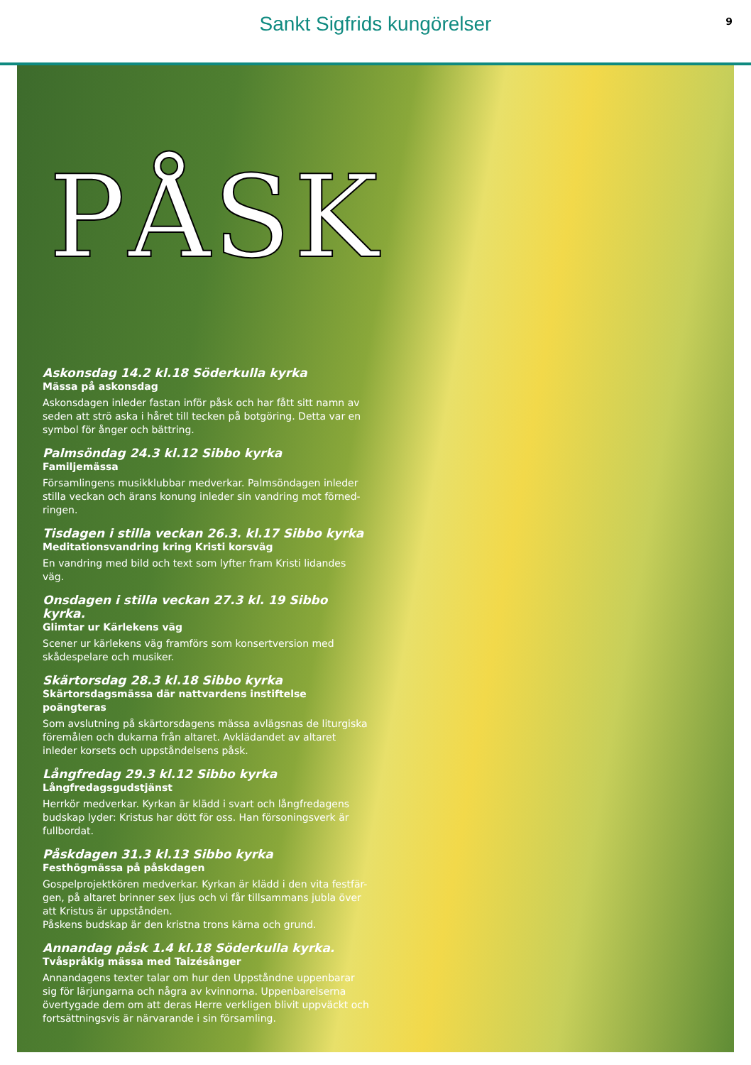Sankt Sigfrids kungörelser
9
PÅSK
Askonsdag 14.2 kl.18 Söderkulla kyrka
Mässa på askonsdag
Askonsdagen inleder fastan inför påsk och har fått sitt namn av seden att strö aska i håret till tecken på botgöring. Detta var en symbol för ånger och bättring.
Palmsöndag 24.3 kl.12 Sibbo kyrka
Familjemässa
Församlingens musikklubbar medverkar. Palmsöndagen inleder stilla veckan och ärans konung inleder sin vandring mot förned-ringen.
Tisdagen i stilla veckan 26.3. kl.17 Sibbo kyrka
Meditationsvandring kring Kristi korsväg
En vandring med bild och text som lyfter fram Kristi lidandes väg.
Onsdagen i stilla veckan 27.3 kl. 19 Sibbo kyrka.
Glimtar ur Kärlekens väg
Scener ur kärlekens väg framförs som konsertversion med skådespelare och musiker.
Skärtorsdag 28.3 kl.18 Sibbo kyrka
Skärtorsdagsmässa där nattvardens instiftelse poängteras
Som avslutning på skärtorsdagens mässa avlägsnas de liturgiska föremålen och dukarna från altaret. Avklädandet av altaret inleder korsets och uppståndelsens påsk.
Långfredag 29.3 kl.12 Sibbo kyrka
Långfredagsgudstjänst
Herrkör medverkar. Kyrkan är klädd i svart och långfredagens budskap lyder: Kristus har dött för oss. Han försoningsverk är fullbordat.
Påskdagen 31.3 kl.13 Sibbo kyrka
Festhögmässa på påskdagen
Gospelprojektkören medverkar. Kyrkan är klädd i den vita festfär-gen, på altaret brinner sex ljus och vi får tillsammans jubla över att Kristus är uppstånden.
Påskens budskap är den kristna trons kärna och grund.
Annandag påsk 1.4 kl.18 Söderkulla kyrka.
Tvåspråkig mässa med Taizésånger
Annandagens texter talar om hur den Uppståndne uppenbarar sig för lärjungarna och några av kvinnorna. Uppenbarelserna övertygade dem om att deras Herre verkligen blivit uppväckt och fortsättningsvis är närvarande i sin församling.